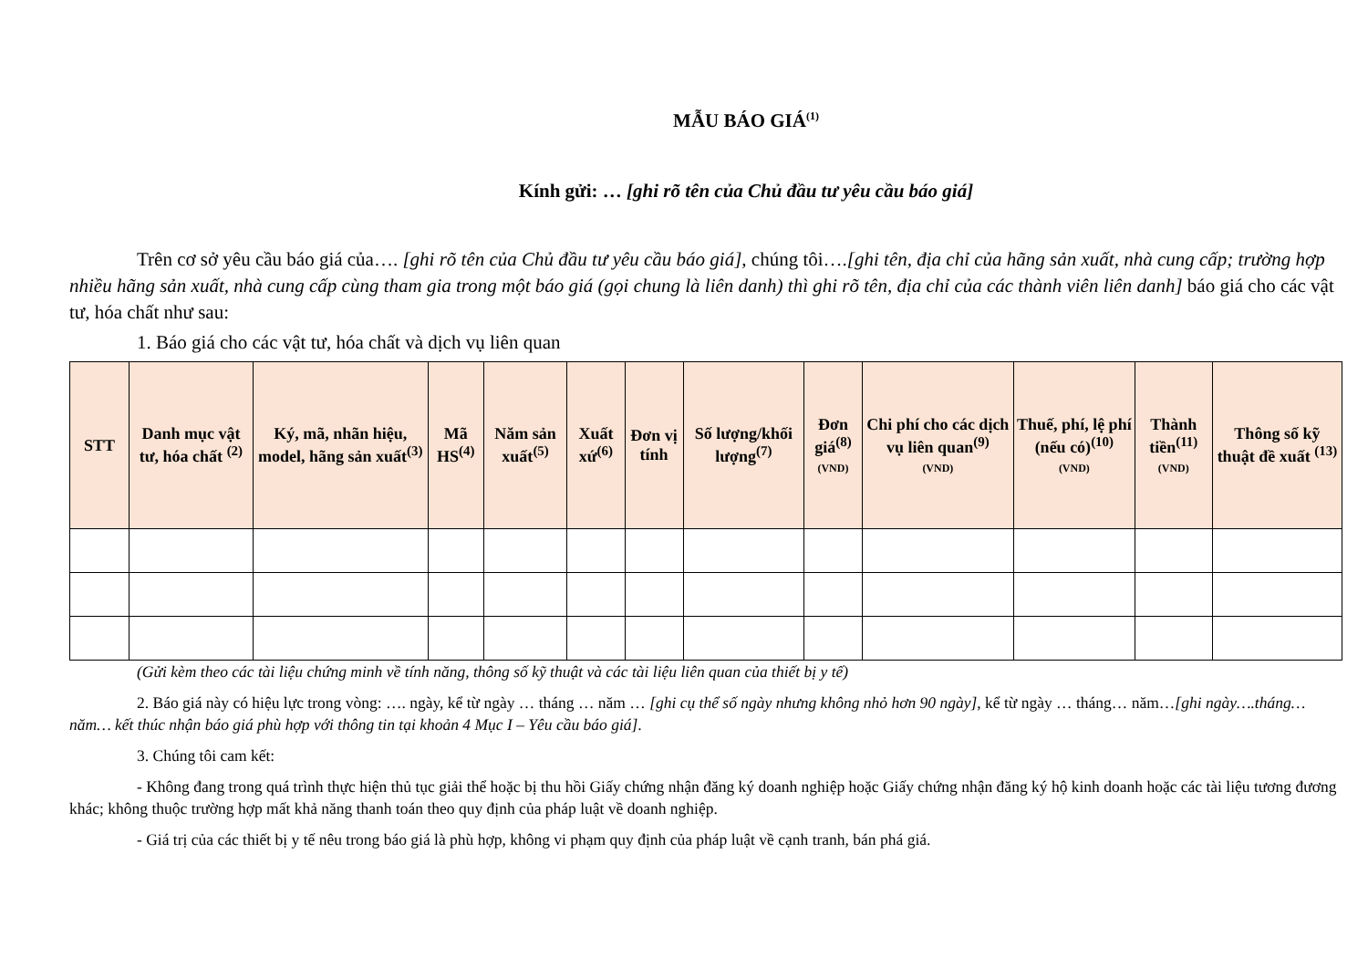MẪU BÁO GIÁ<sup>(1)</sup>
Kính gửi: … [ghi rõ tên của Chủ đầu tư yêu cầu báo giá]
Trên cơ sở yêu cầu báo giá của…. [ghi rõ tên của Chủ đầu tư yêu cầu báo giá], chúng tôi….[ghi tên, địa chỉ của hãng sản xuất, nhà cung cấp; trường hợp nhiều hãng sản xuất, nhà cung cấp cùng tham gia trong một báo giá (gọi chung là liên danh) thì ghi rõ tên, địa chỉ của các thành viên liên danh] báo giá cho các vật tư, hóa chất như sau:
1. Báo giá cho các vật tư, hóa chất và dịch vụ liên quan
| STT | Danh mục vật tư, hóa chất <sup>(2)</sup> | Ký, mã, nhãn hiệu, model, hãng sản xuất<sup>(3)</sup> | Mã HS<sup>(4)</sup> | Năm sản xuất<sup>(5)</sup> | Xuất xứ<sup>(6)</sup> | Đơn vị tính | Số lượng/khối lượng<sup>(7)</sup> | Đơn giá<sup>(8)</sup> (VND) | Chi phí cho các dịch vụ liên quan<sup>(9)</sup> (VND) | Thuế, phí, lệ phí (nếu có)<sup>(10)</sup> (VND) | Thành tiền<sup>(11)</sup> (VND) | Thông số kỹ thuật đề xuất <sup>(13)</sup> |
| --- | --- | --- | --- | --- | --- | --- | --- | --- | --- | --- | --- | --- |
(Gửi kèm theo các tài liệu chứng minh về tính năng, thông số kỹ thuật và các tài liệu liên quan của thiết bị y tế)
2. Báo giá này có hiệu lực trong vòng: …. ngày, kể từ ngày … tháng … năm … [ghi cụ thể số ngày nhưng không nhỏ hơn 90 ngày], kể từ ngày … tháng… năm…[ghi ngày….tháng…năm… kết thúc nhận báo giá phù hợp với thông tin tại khoản 4 Mục I – Yêu cầu báo giá].
3. Chúng tôi cam kết:
- Không đang trong quá trình thực hiện thủ tục giải thể hoặc bị thu hồi Giấy chứng nhận đăng ký doanh nghiệp hoặc Giấy chứng nhận đăng ký hộ kinh doanh hoặc các tài liệu tương đương khác; không thuộc trường hợp mất khả năng thanh toán theo quy định của pháp luật về doanh nghiệp.
- Giá trị của các thiết bị y tế nêu trong báo giá là phù hợp, không vi phạm quy định của pháp luật về cạnh tranh, bán phá giá.